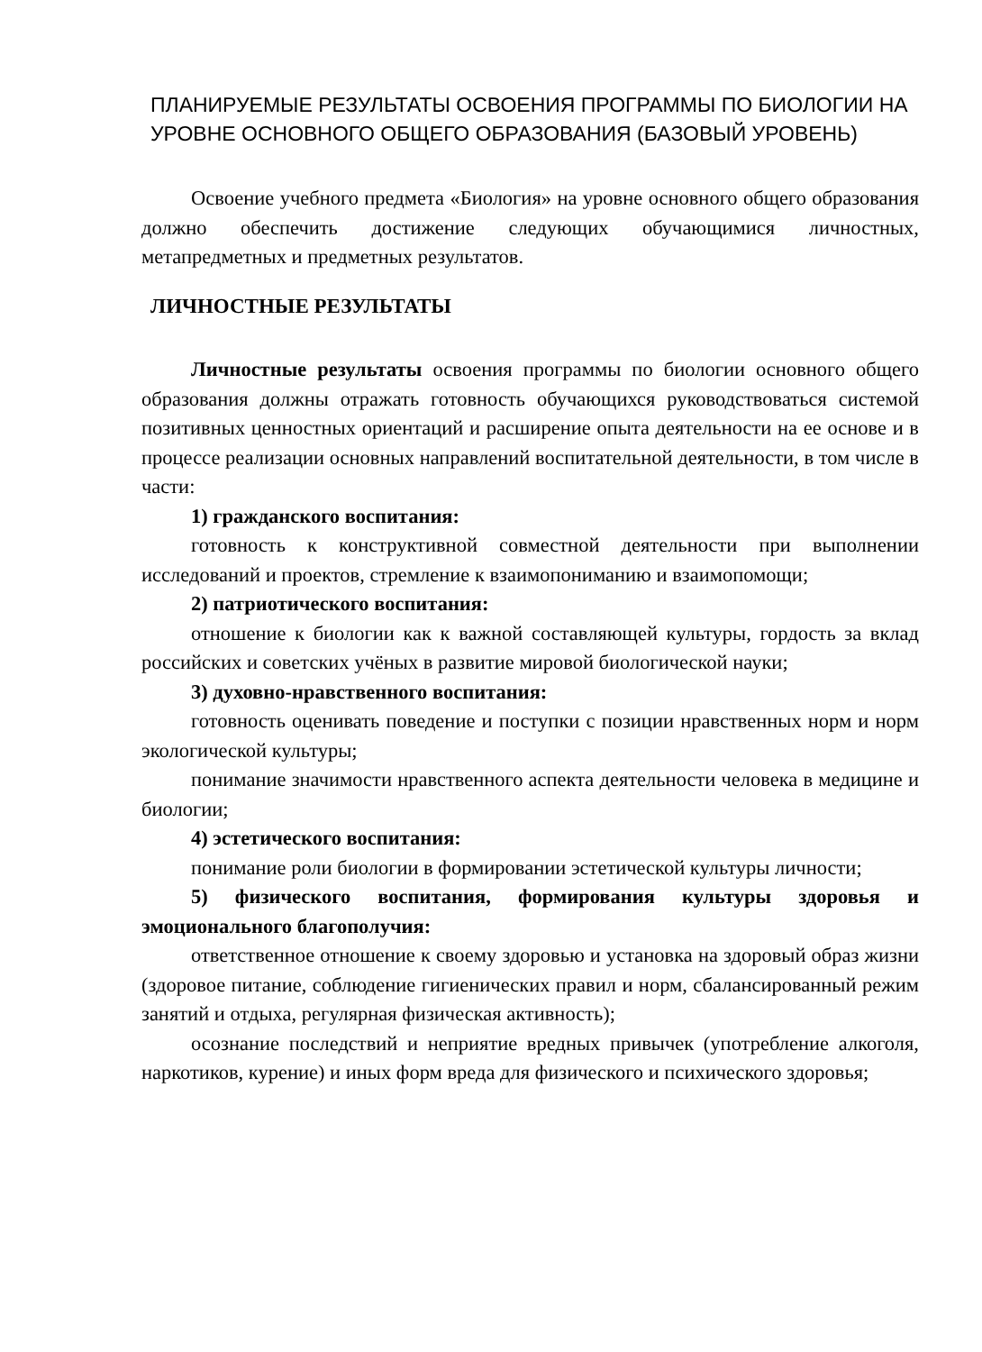ПЛАНИРУЕМЫЕ РЕЗУЛЬТАТЫ ОСВОЕНИЯ ПРОГРАММЫ ПО БИОЛОГИИ НА УРОВНЕ ОСНОВНОГО ОБЩЕГО ОБРАЗОВАНИЯ (БАЗОВЫЙ УРОВЕНЬ)
Освоение учебного предмета «Биология» на уровне основного общего образования должно обеспечить достижение следующих обучающимися личностных, метапредметных и предметных результатов.
ЛИЧНОСТНЫЕ РЕЗУЛЬТАТЫ
Личностные результаты освоения программы по биологии основного общего образования должны отражать готовность обучающихся руководствоваться системой позитивных ценностных ориентаций и расширение опыта деятельности на ее основе и в процессе реализации основных направлений воспитательной деятельности, в том числе в части:
1) гражданского воспитания:
готовность к конструктивной совместной деятельности при выполнении исследований и проектов, стремление к взаимопониманию и взаимопомощи;
2) патриотического воспитания:
отношение к биологии как к важной составляющей культуры, гордость за вклад российских и советских учёных в развитие мировой биологической науки;
3) духовно-нравственного воспитания:
готовность оценивать поведение и поступки с позиции нравственных норм и норм экологической культуры;
понимание значимости нравственного аспекта деятельности человека в медицине и биологии;
4) эстетического воспитания:
понимание роли биологии в формировании эстетической культуры личности;
5) физического воспитания, формирования культуры здоровья и эмоционального благополучия:
ответственное отношение к своему здоровью и установка на здоровый образ жизни (здоровое питание, соблюдение гигиенических правил и норм, сбалансированный режим занятий и отдыха, регулярная физическая активность);
осознание последствий и неприятие вредных привычек (употребление алкоголя, наркотиков, курение) и иных форм вреда для физического и психического здоровья;